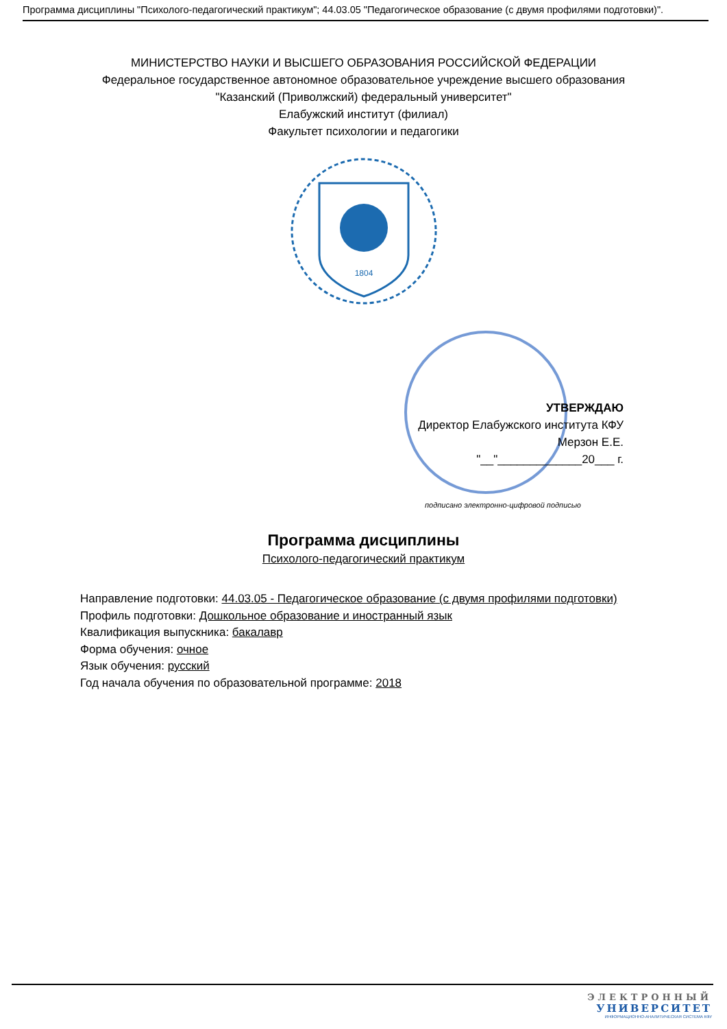Программа дисциплины "Психолого-педагогический практикум"; 44.03.05 "Педагогическое образование (с двумя профилями подготовки)".
МИНИСТЕРСТВО НАУКИ И ВЫСШЕГО ОБРАЗОВАНИЯ РОССИЙСКОЙ ФЕДЕРАЦИИ
Федеральное государственное автономное образовательное учреждение высшего образования
"Казанский (Приволжский) федеральный университет"
Елабужский институт (филиал)
Факультет психологии и педагогики
1804
УТВЕРЖДАЮ
Директор Елабужского института КФУ
Мерзон Е.Е.
"__"_____________20___ г.
подписано электронно-цифровой подписью
Программа дисциплины
Психолого-педагогический практикум
Направление подготовки: 44.03.05 - Педагогическое образование (с двумя профилями подготовки)
Профиль подготовки: Дошкольное образование и иностранный язык
Квалификация выпускника: бакалавр
Форма обучения: очное
Язык обучения: русский
Год начала обучения по образовательной программе: 2018
ЭЛЕКТРОННЫЙ
УНИВЕРСИТЕТ
ИНФОРМАЦИОННО-АНАЛИТИЧЕСКАЯ СИСТЕМА КФУ